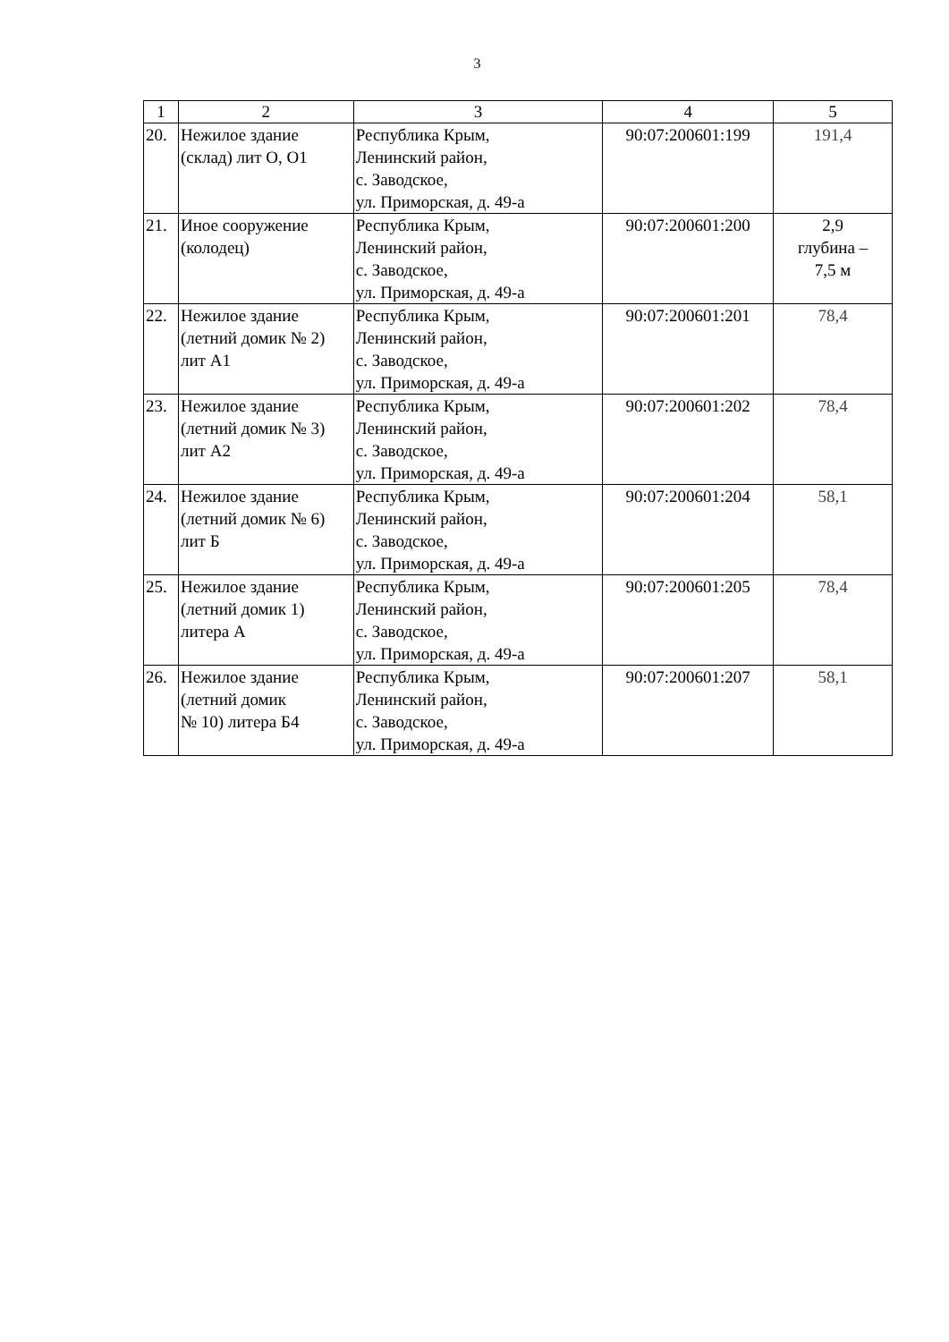3
| 1 | 2 | 3 | 4 | 5 |
| --- | --- | --- | --- | --- |
| 20. | Нежилое здание (склад) лит О, О1 | Республика Крым, Ленинский район, с. Заводское, ул. Приморская, д. 49-а | 90:07:200601:199 | 191,4 |
| 21. | Иное сооружение (колодец) | Республика Крым, Ленинский район, с. Заводское, ул. Приморская, д. 49-а | 90:07:200601:200 | 2,9 глубина – 7,5 м |
| 22. | Нежилое здание (летний домик № 2) лит А1 | Республика Крым, Ленинский район, с. Заводское, ул. Приморская, д. 49-а | 90:07:200601:201 | 78,4 |
| 23. | Нежилое здание (летний домик № 3) лит А2 | Республика Крым, Ленинский район, с. Заводское, ул. Приморская, д. 49-а | 90:07:200601:202 | 78,4 |
| 24. | Нежилое здание (летний домик № 6) лит Б | Республика Крым, Ленинский район, с. Заводское, ул. Приморская, д. 49-а | 90:07:200601:204 | 58,1 |
| 25. | Нежилое здание (летний домик 1) литера А | Республика Крым, Ленинский район, с. Заводское, ул. Приморская, д. 49-а | 90:07:200601:205 | 78,4 |
| 26. | Нежилое здание (летний домик № 10) литера Б4 | Республика Крым, Ленинский район, с. Заводское, ул. Приморская, д. 49-а | 90:07:200601:207 | 58,1 |